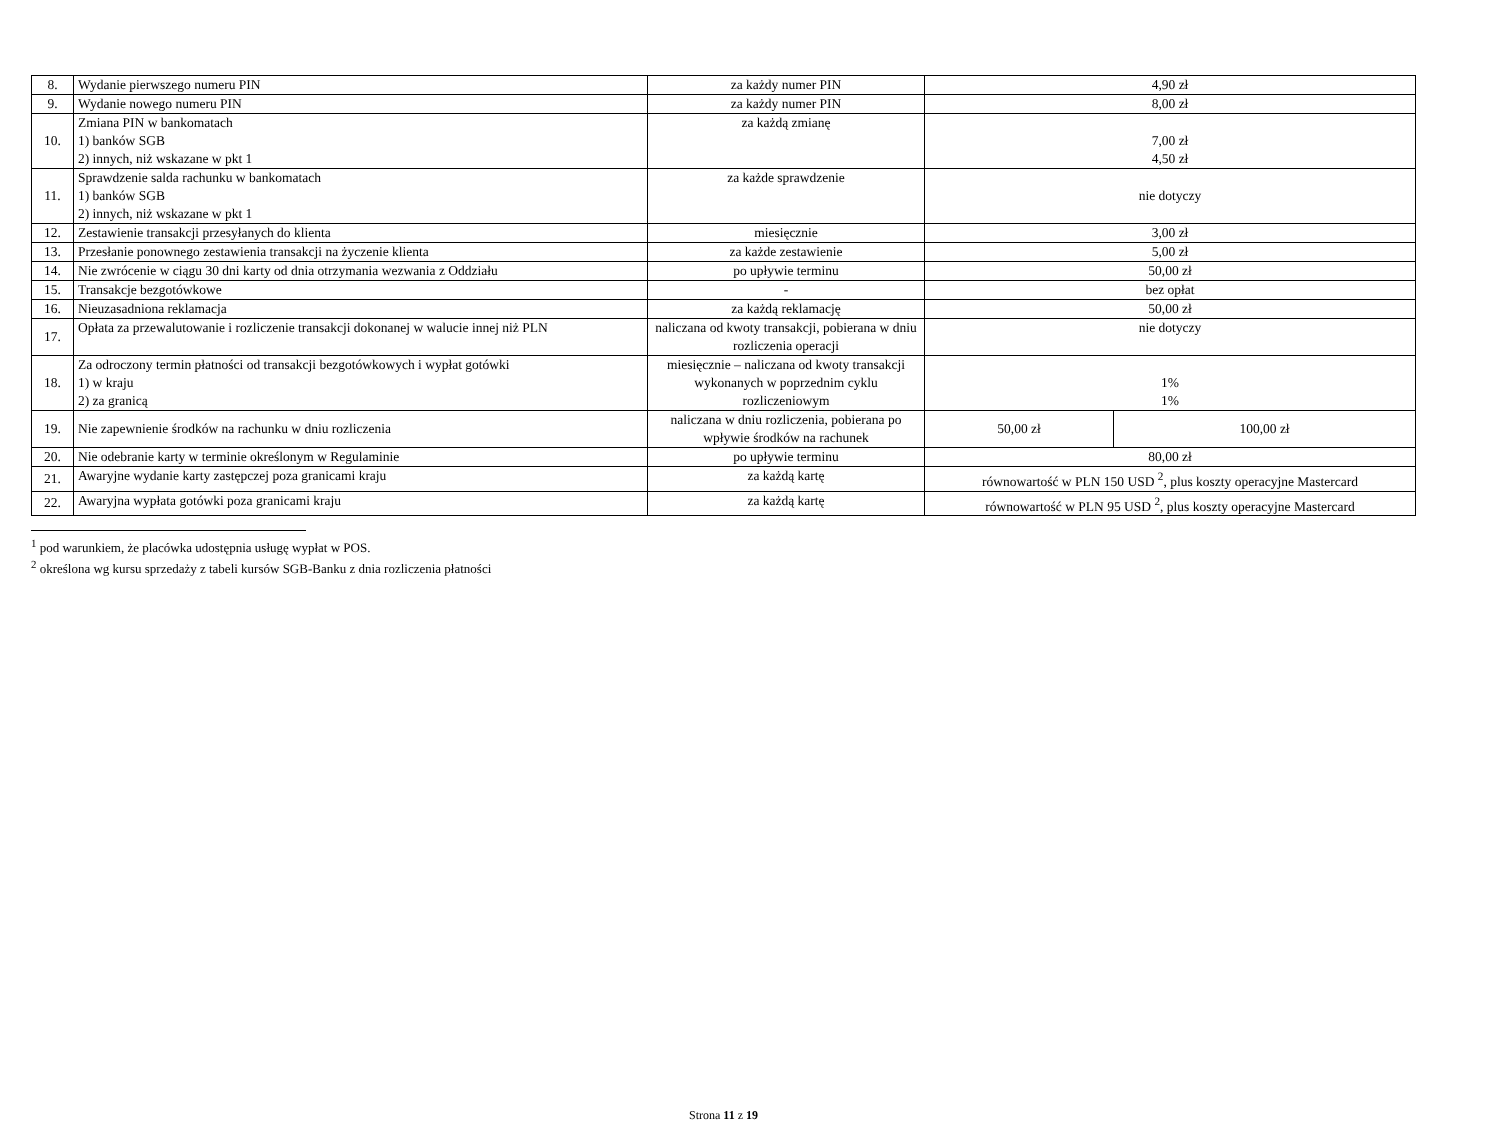| 8. | Wydanie pierwszego numeru PIN | za każdy numer PIN | 4,90 zł | |
| 9. | Wydanie nowego numeru PIN | za każdy numer PIN | 8,00 zł | |
| 10. | Zmiana PIN w bankomatach 1) banków SGB 2) innych, niż wskazane w pkt 1 | za każdą zmianę | 7,00 zł 4,50 zł | |
| 11. | Sprawdzenie salda rachunku w bankomatach 1) banków SGB 2) innych, niż wskazane w pkt 1 | za każde sprawdzenie | nie dotyczy | |
| 12. | Zestawienie transakcji przesyłanych do klienta | miesięcznie | 3,00 zł | |
| 13. | Przesłanie ponownego zestawienia transakcji na życzenie klienta | za każde zestawienie | 5,00 zł | |
| 14. | Nie zwrócenie w ciągu 30 dni karty od dnia otrzymania wezwania z Oddziału | po upływie terminu | 50,00 zł | |
| 15. | Transakcje bezgotówkowe | - | bez opłat | |
| 16. | Nieuzasadniona reklamacja | za każdą reklamację | 50,00 zł | |
| 17. | Opłata za przewalutowanie i rozliczenie transakcji dokonanej w walucie innej niż PLN | naliczana od kwoty transakcji, pobierana w dniu rozliczenia operacji | nie dotyczy | |
| 18. | Za odroczony termin płatności od transakcji bezgotówkowych i wypłat gotówki 1) w kraju 2) za granicą | miesięcznie – naliczana od kwoty transakcji wykonanych w poprzednim cyklu rozliczeniowym | 1% 1% | |
| 19. | Nie zapewnienie środków na rachunku w dniu rozliczenia | naliczana w dniu rozliczenia, pobierana po wpływie środków na rachunek | 50,00 zł | 100,00 zł |
| 20. | Nie odebranie karty w terminie określonym w Regulaminie | po upływie terminu | 80,00 zł | |
| 21. | Awaryjne wydanie karty zastępczej poza granicami kraju | za każdą kartę | równowartość w PLN 150 USD <sup>2</sup>, plus koszty operacyjne Mastercard | |
| 22. | Awaryjna wypłata gotówki poza granicami kraju | za każdą kartę | równowartość w PLN 95 USD <sup>2</sup>, plus koszty operacyjne Mastercard | |
<sup>1</sup> pod warunkiem, że placówka udostępnia usługę wypłat w POS.
<sup>2</sup> określona wg kursu sprzedaży z tabeli kursów SGB-Banku z dnia rozliczenia płatności
Strona 11 z 19